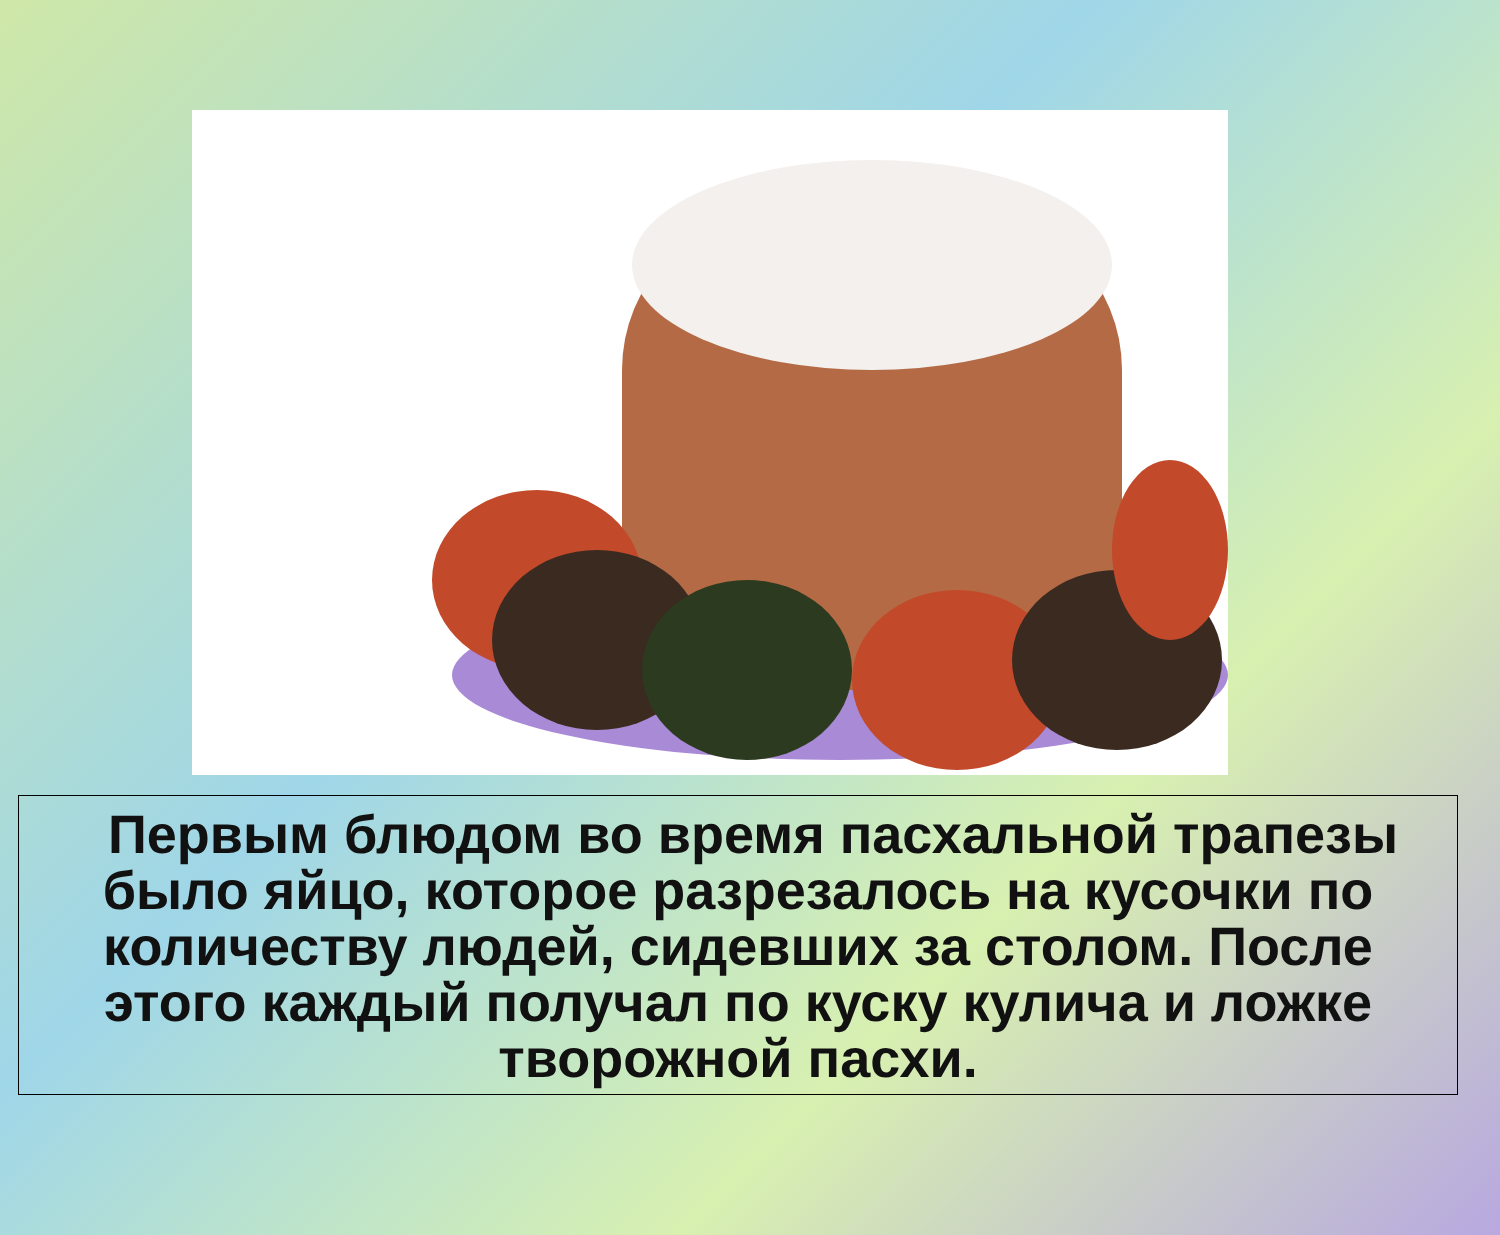Первым блюдом во время пасхальной трапезы было яйцо, которое разрезалось на кусочки по количеству людей, сидевших за столом. После этого каждый получал по куску кулича и ложке творожной пасхи.